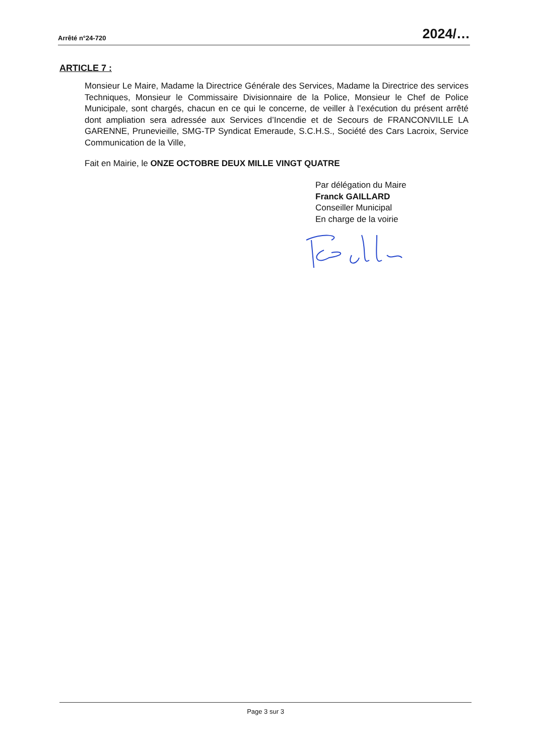Arrêté n°24-720 2024/…
ARTICLE 7 :
Monsieur Le Maire, Madame la Directrice Générale des Services, Madame la Directrice des services Techniques, Monsieur le Commissaire Divisionnaire de la Police, Monsieur le Chef de Police Municipale, sont chargés, chacun en ce qui le concerne, de veiller à l’exécution du présent arrêté dont ampliation sera adressée aux Services d’Incendie et de Secours de FRANCONVILLE LA GARENNE, Prunevieille, SMG-TP Syndicat Emeraude, S.C.H.S., Société des Cars Lacroix, Service Communication de la Ville,
Fait en Mairie, le ONZE OCTOBRE DEUX MILLE VINGT QUATRE
Par délégation du Maire
Franck GAILLARD
Conseiller Municipal
En charge de la voirie
Page 3 sur 3